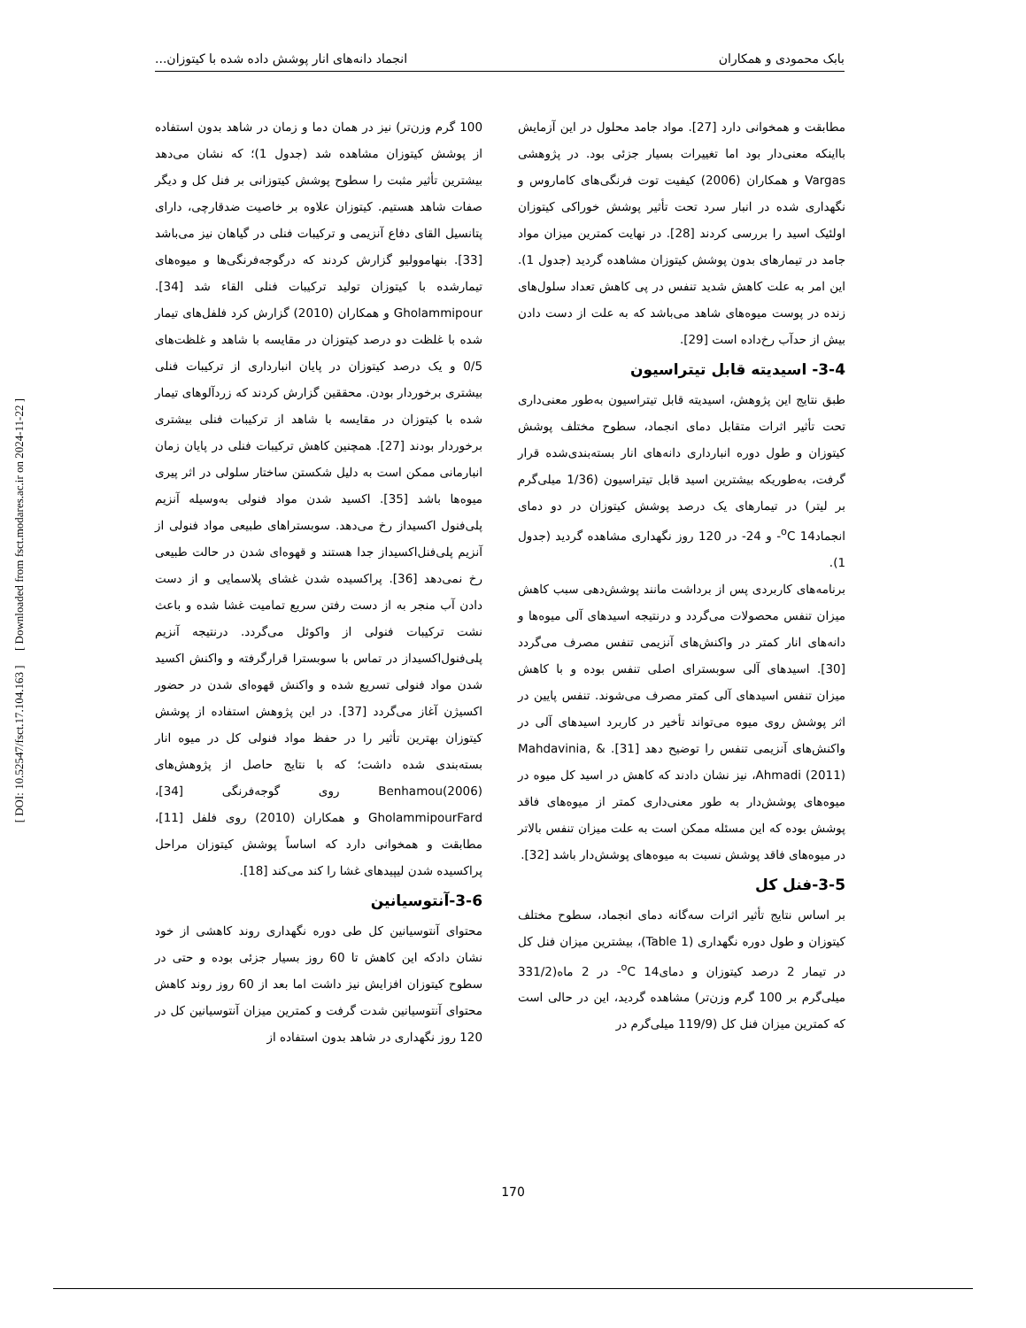بابک محمودی و همکاران انجماد دانه‌های انار پوشش داده شده با کیتوزان...
[ DOI: 10.52547/fsct.17.104.163 ] [ Downloaded from fsct.modares.ac.ir on 2024-11-22 ]
مطابقت و همخوانی دارد [27]. مواد جامد محلول در این آزمایش بااینکه معنی‌دار بود اما تغییرات بسیار جزئی بود. در پژوهشی Vargas و همکاران (2006) کیفیت توت فرنگی‌های کاماروس و نگهداری شده در انبار سرد تحت تأثیر پوشش خوراکی کیتوزان اولئیک اسید را بررسی کردند [28]. در نهایت کمترین میزان مواد جامد در تیمارهای بدون پوشش کیتوزان مشاهده گردید (جدول 1). این امر به علت کاهش شدید تنفس در پی کاهش تعداد سلول‌های زنده در پوست میوه‌های شاهد می‌باشد که به علت از دست دادن بیش از حدآب رخ‌داده است [29].
3-4- اسیدیته قابل تیتراسیون
طبق نتایج این پژوهش، اسیدیته قابل تیتراسیون به‌طور معنی‌داری تحت تأثیر اثرات متقابل دمای انجماد، سطوح مختلف پوشش کیتوزان و طول دوره انبارداری دانه‌های انار بسته‌بندی‌شده قرار گرفت، به‌طوریکه بیشترین اسید قابل تیتراسیون (1/36 میلی‌گرم بر لیتر) در تیمارهای یک درصد پوشش کیتوزان در دو دمای انجماد<sup>o</sup>C 14- و 24- در 120 روز نگهداری مشاهده گردید (جدول 1).
برنامه‌های کاربردی پس از برداشت مانند پوشش‌دهی سبب کاهش میزان تنفس محصولات می‌گردد و درنتیجه اسیدهای آلی میوه‌ها و دانه‌های انار کمتر در واکنش‌های آنزیمی تنفس مصرف می‌گردد [30]. اسیدهای آلی سوبسترای اصلی تنفس بوده و با کاهش میزان تنفس اسیدهای آلی کمتر مصرف می‌شوند. تنفس پایین در اثر پوشش روی میوه می‌تواند تأخیر در کاربرد اسیدهای آلی در واکنش‌های آنزیمی تنفس را توضیح دهد [31]. Mahdavinia, & Ahmadi (2011)، نیز نشان دادند که کاهش در اسید کل میوه در میوه‌های پوشش‌دار به طور معنی‌داری کمتر از میوه‌های فاقد پوشش بوده که این مسئله ممکن است به علت میزان تنفس بالاتر در میوه‌های فاقد پوشش نسبت به میوه‌های پوشش‌دار باشد [32].
3-5-فنل کل
بر اساس نتایج تأثیر اثرات سه‌گانه دمای انجماد، سطوح مختلف کیتوزان و طول دوره نگهداری (Table 1)، بیشترین میزان فنل کل در تیمار 2 درصد کیتوزان و دمای<sup>o</sup>C 14- در 2 ماه(331/2 میلی‌گرم بر 100 گرم وزن‌تر) مشاهده گردید، این در حالی است که کمترین میزان فنل کل (119/9 میلی‌گرم در
100 گرم وزن‌تر) نیز در همان دما و زمان در شاهد بدون استفاده از پوشش کیتوزان مشاهده شد (جدول 1)؛ که نشان می‌دهد بیشترین تأثیر مثبت را سطوح پوشش کیتوزانی بر فنل کل و دیگر صفات شاهد هستیم. کیتوزان علاوه بر خاصیت ضدقارچی، دارای پتانسیل القای دفاع آنزیمی و ترکیبات فنلی در گیاهان نیز می‌باشد [33]. بنهاموولیو گزارش کردند که درگوجه‌فرنگی‌ها و میوه‌های تیمارشده با کیتوزان تولید ترکیبات فنلی القاء شد [34]. Gholammipour و همکاران (2010) گزارش کرد فلفل‌های تیمار شده با غلظت دو درصد کیتوزان در مقایسه با شاهد و غلظت‌های 0/5 و یک درصد کیتوزان در پایان انبارداری از ترکیبات فنلی بیشتری برخوردار بودن. محققین گزارش کردند که زردآلوهای تیمار شده با کیتوزان در مقایسه با شاهد از ترکیبات فنلی بیشتری برخوردار بودند [27]. همچنین کاهش ترکیبات فنلی در پایان زمان انبارمانی ممکن است به دلیل شکستن ساختار سلولی در اثر پیری میوه‌ها باشد [35]. اکسید شدن مواد فنولی به‌وسیله آنزیم پلی‌فنول اکسیداز رخ می‌دهد. سوبستراهای طبیعی مواد فنولی از آنزیم پلی‌فنل‌اکسیداز جدا هستند و قهوه‌ای شدن در حالت طبیعی رخ نمی‌دهد [36]. پراکسیده شدن غشای پلاسمایی و از دست دادن آب منجر به از دست رفتن سریع تمامیت غشا شده و باعث نشت ترکیبات فنولی از واکوئل می‌گردد. درنتیجه آنزیم پلی‌فنول‌اکسیداز در تماس با سوبسترا قرارگرفته و واکنش اکسید شدن مواد فنولی تسریع شده و واکنش قهوه‌ای شدن در حضور اکسیژن آغاز می‌گردد [37]. در این پژوهش استفاده از پوشش کیتوزان بهترین تأثیر را در حفظ مواد فنولی کل در میوه انار بسته‌بندی شده داشت؛ که با نتایج حاصل از پژوهش‌های Benhamou(2006) روی گوجه‌فرنگی [34]، GholammipourFard و همکاران (2010) روی فلفل [11]، مطابقت و همخوانی دارد که اساساً پوشش کیتوزان مراحل پراکسیده شدن لیپیدهای غشا را کند می‌کند [18].
3-6-آنتوسیانین
محتوای آنتوسیانین کل طی دوره نگهداری روند کاهشی از خود نشان دادکه این کاهش تا 60 روز بسیار جزئی بوده و حتی در سطوح کیتوزان افزایش نیز داشت اما بعد از 60 روز روند کاهش محتوای آنتوسیانین شدت گرفت و کمترین میزان آنتوسیانین کل در 120 روز نگهداری در شاهد بدون استفاده از
170